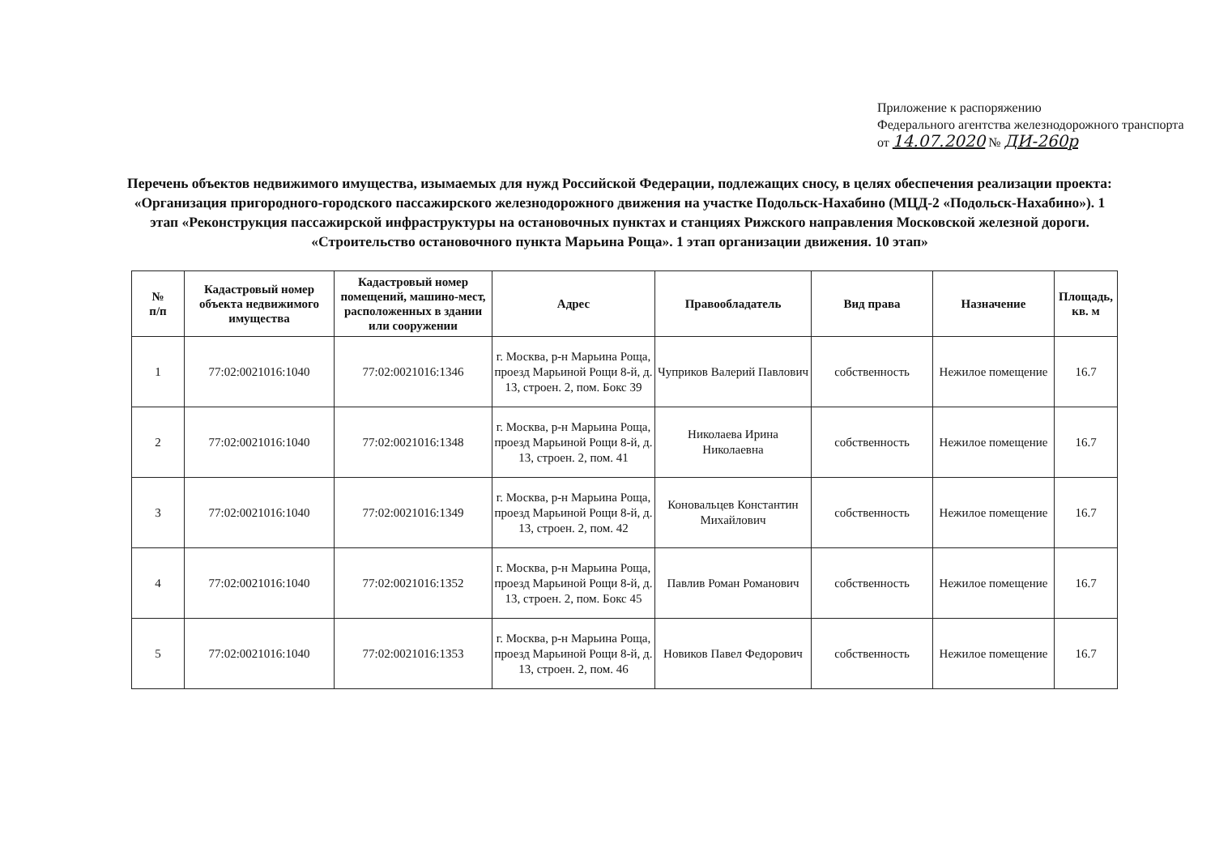Приложение к распоряжению
Федерального агентства железнодорожного транспорта
от 14.07.2020 № ДИ-260р
Перечень объектов недвижимого имущества, изымаемых для нужд Российской Федерации, подлежащих сносу, в целях обеспечения реализации проекта: «Организация пригородного-городского пассажирского железнодорожного движения на участке Подольск-Нахабино (МЦД-2 «Подольск-Нахабино»). 1 этап «Реконструкция пассажирской инфраструктуры на остановочных пунктах и станциях Рижского направления Московской железной дороги. «Строительство остановочного пункта Марьина Роща». 1 этап организации движения. 10 этап»
| № п/п | Кадастровый номер объекта недвижимого имущества | Кадастровый номер помещений, машино-мест, расположенных в здании или сооружении | Адрес | Правообладатель | Вид права | Назначение | Площадь, кв. м |
| --- | --- | --- | --- | --- | --- | --- | --- |
| 1 | 77:02:0021016:1040 | 77:02:0021016:1346 | г. Москва, р-н Марьина Роща, проезд Марьиной Рощи 8-й, д. 13, строен. 2, пом. Бокс 39 | Чуприков Валерий Павлович | собственность | Нежилое помещение | 16.7 |
| 2 | 77:02:0021016:1040 | 77:02:0021016:1348 | г. Москва, р-н Марьина Роща, проезд Марьиной Рощи 8-й, д. 13, строен. 2, пом. 41 | Николаева Ирина Николаевна | собственность | Нежилое помещение | 16.7 |
| 3 | 77:02:0021016:1040 | 77:02:0021016:1349 | г. Москва, р-н Марьина Роща, проезд Марьиной Рощи 8-й, д. 13, строен. 2, пом. 42 | Коновальцев Константин Михайлович | собственность | Нежилое помещение | 16.7 |
| 4 | 77:02:0021016:1040 | 77:02:0021016:1352 | г. Москва, р-н Марьина Роща, проезд Марьиной Рощи 8-й, д. 13, строен. 2, пом. Бокс 45 | Павлив Роман Романович | собственность | Нежилое помещение | 16.7 |
| 5 | 77:02:0021016:1040 | 77:02:0021016:1353 | г. Москва, р-н Марьина Роща, проезд Марьиной Рощи 8-й, д. 13, строен. 2, пом. 46 | Новиков Павел Федорович | собственность | Нежилое помещение | 16.7 |